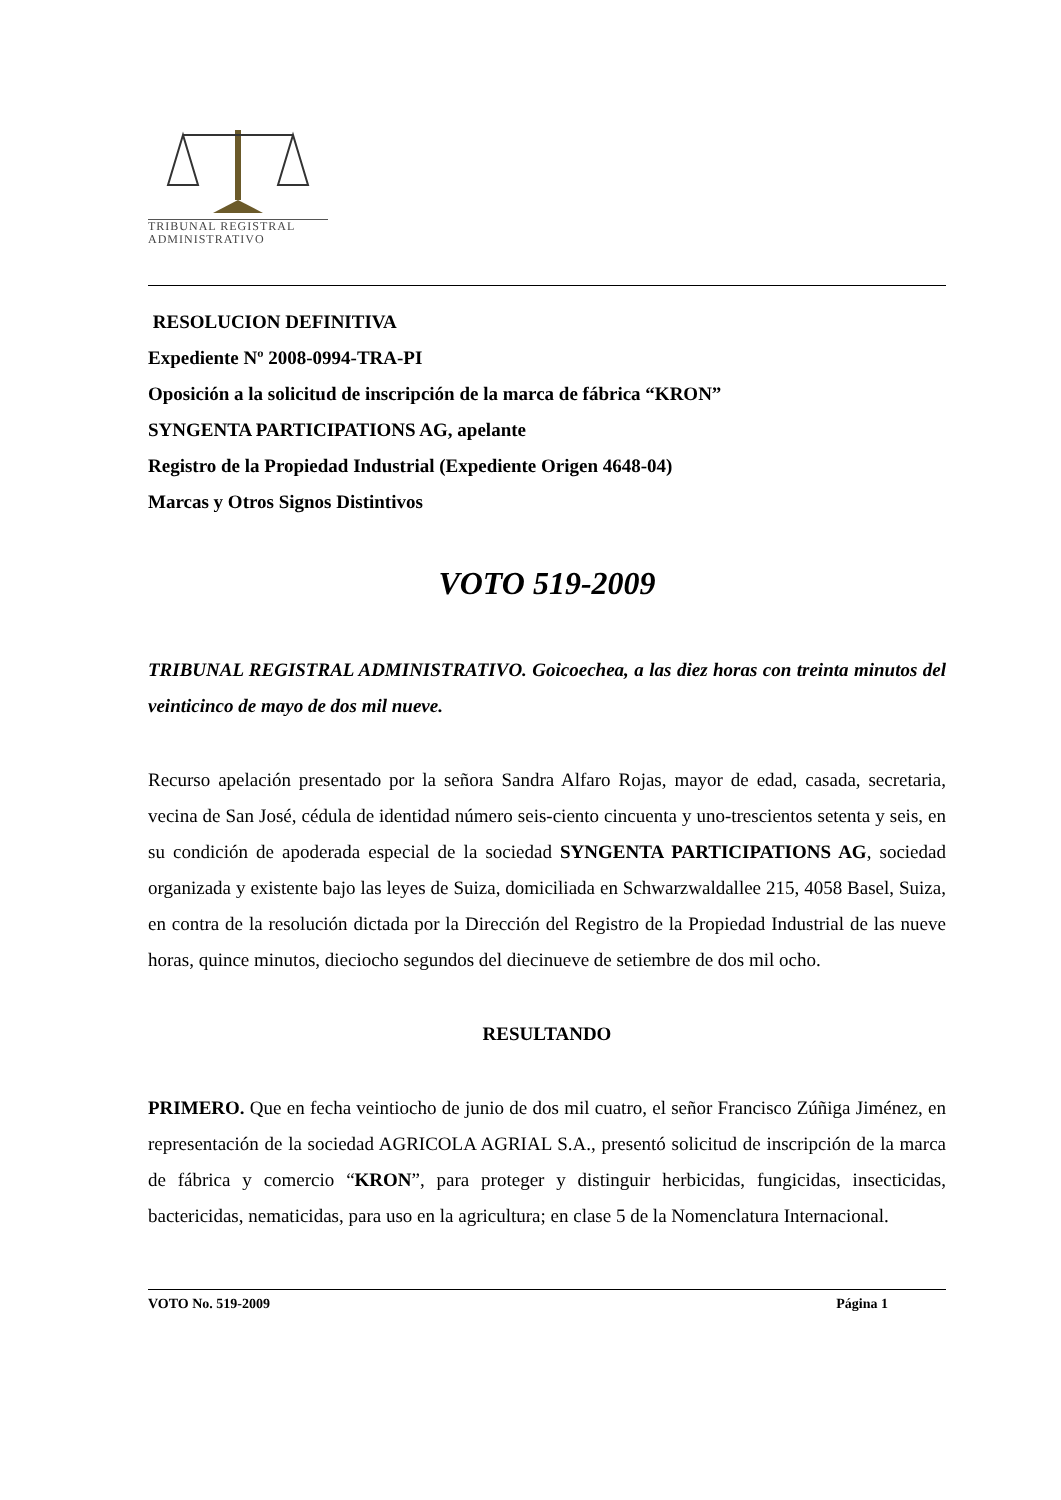TRIBUNAL REGISTRAL
ADMINISTRATIVO
RESOLUCION DEFINITIVA
Expediente Nº 2008-0994-TRA-PI
Oposición a la solicitud de inscripción de la marca de fábrica “KRON”
SYNGENTA PARTICIPATIONS AG, apelante
Registro de la Propiedad Industrial (Expediente Origen 4648-04)
Marcas y Otros Signos Distintivos
VOTO 519-2009
TRIBUNAL REGISTRAL ADMINISTRATIVO. Goicoechea, a las diez horas con treinta minutos del veinticinco de mayo de dos mil nueve.
Recurso apelación presentado por la señora Sandra Alfaro Rojas, mayor de edad, casada, secretaria, vecina de San José, cédula de identidad número seis-ciento cincuenta y uno-trescientos setenta y seis, en su condición de apoderada especial de la sociedad SYNGENTA PARTICIPATIONS AG, sociedad organizada y existente bajo las leyes de Suiza, domiciliada en Schwarzwaldallee 215, 4058 Basel, Suiza, en contra de la resolución dictada por la Dirección del Registro de la Propiedad Industrial de las nueve horas, quince minutos, dieciocho segundos del diecinueve de setiembre de dos mil ocho.
RESULTANDO
PRIMERO. Que en fecha veintiocho de junio de dos mil cuatro, el señor Francisco Zúñiga Jiménez, en representación de la sociedad AGRICOLA AGRIAL S.A., presentó solicitud de inscripción de la marca de fábrica y comercio “KRON”, para proteger y distinguir herbicidas, fungicidas, insecticidas, bactericidas, nematicidas, para uso en la agricultura; en clase 5 de la Nomenclatura Internacional.
VOTO No. 519-2009 Página 1